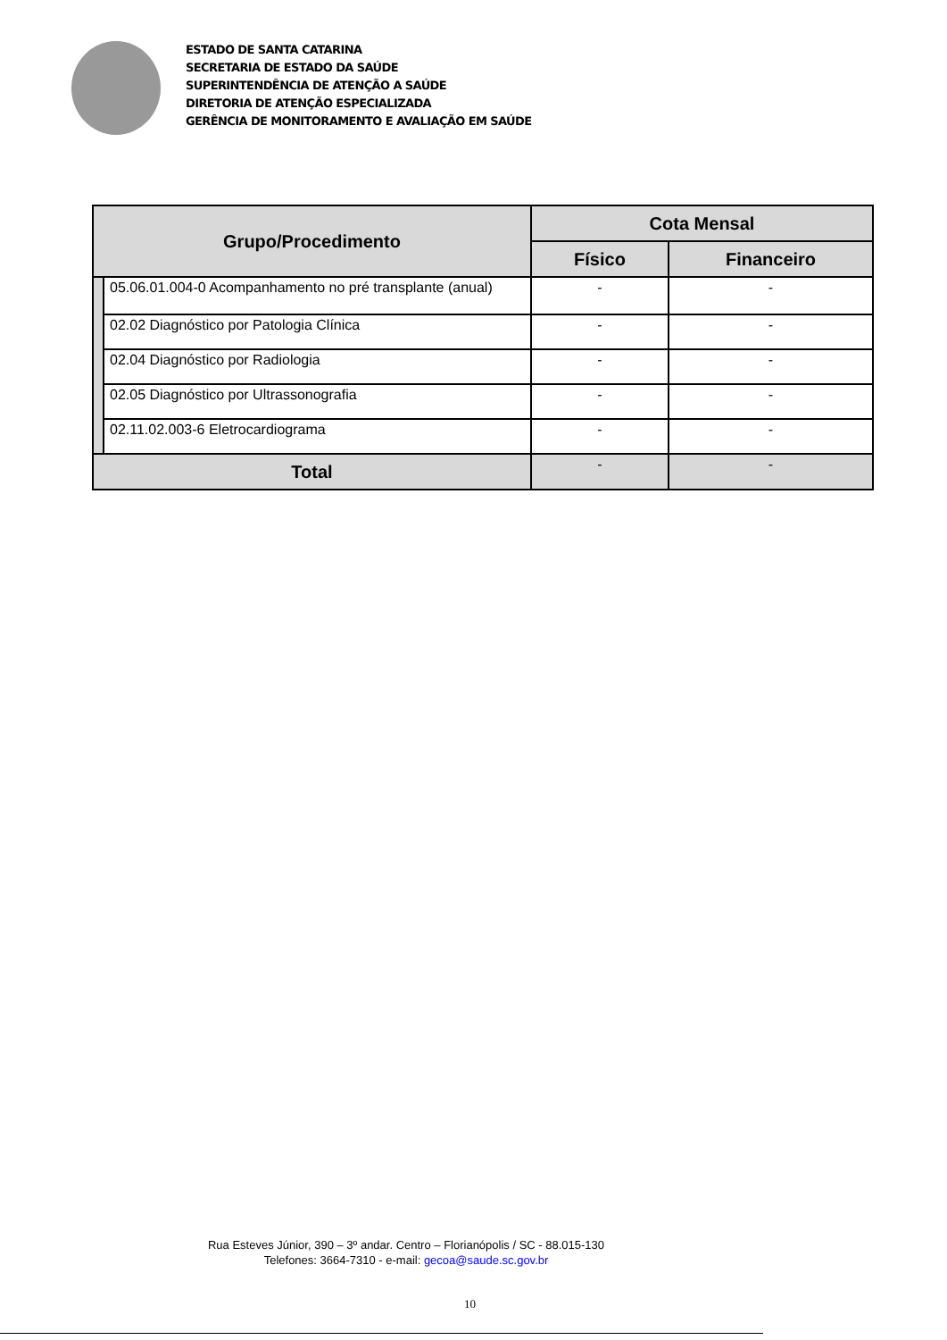ESTADO DE SANTA CATARINA
SECRETARIA DE ESTADO DA SAÚDE
SUPERINTENDÊNCIA DE ATENÇÃO A SAÚDE
DIRETORIA DE ATENÇÃO ESPECIALIZADA
GERÊNCIA DE MONITORAMENTO E AVALIAÇÃO EM SAÚDE
| Grupo/Procedimento | | Cota Mensal | |
| --- | --- | --- | --- |
| | | Físico | Financeiro |
| | 05.06.01.004-0 Acompanhamento no pré transplante (anual) | - | - |
| | 02.02 Diagnóstico por Patologia Clínica | - | - |
| | 02.04 Diagnóstico por Radiologia | - | - |
| | 02.05 Diagnóstico por Ultrassonografia | - | - |
| | 02.11.02.003-6 Eletrocardiograma | - | - |
| Total | | - | - |
Rua Esteves Júnior, 390 – 3º andar. Centro – Florianópolis / SC - 88.015-130
Telefones: 3664-7310 - e-mail: gecoa@saude.sc.gov.br
10